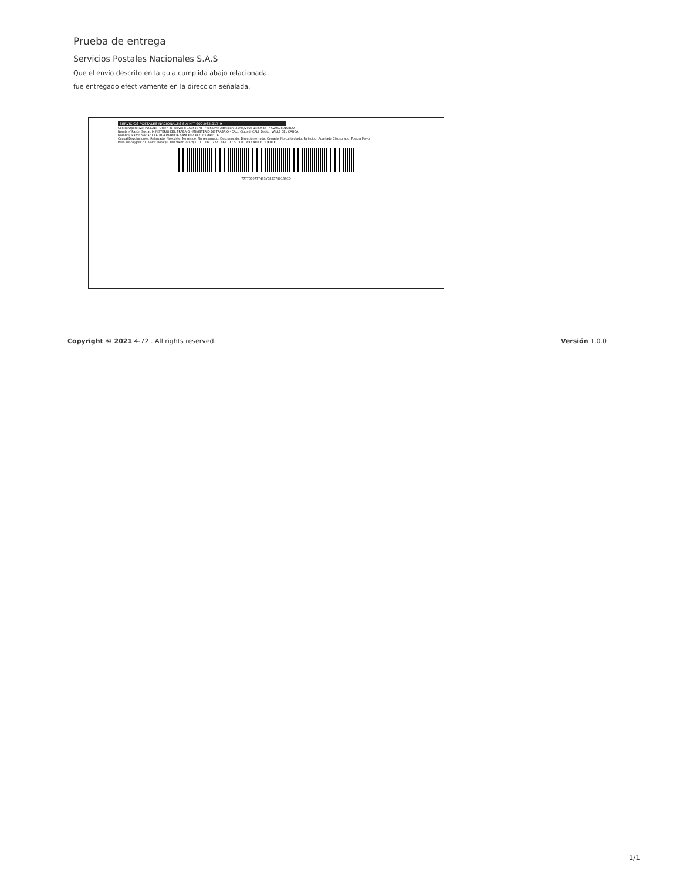Prueba de entrega
Servicios Postales Nacionales S.A.S
Que el envío descrito en la guia cumplida abajo relacionada,
fue entregado efectivamente en la direccion señalada.
SERVICIOS POSTALES NACIONALES S.A NIT 900.062.917-9
Centro Operativo: PO.CALI Orden de servicio: 16052878 Fecha Pre-Admisión: 25/04/2023 14:59:45 YG295780168CO
Nombre/ Razón Social: MINISTERIO DEL TRABAJO - MINISTERIO DE TRABAJO - CALI. Ciudad: CALI. Depto: VALLE DEL CAUCA
Nombre/ Razón Social: CLAUDIA PATRICIA SANCHEZ PAZ. Ciudad: CALI
Causal Devoluciones: Rehusado, No existe, No reside, No reclamado, Desconocido, Dirección errada, Cerrado, No contactado, Fallecido, Apartado Clausurado, Fuerza Mayor
Peso Físico(grs):200 Valor Flete:$3.100 Valor Total:$3.100 COP 7777 463 7777 000 PO.CALI OCCIDENTE
7777000777463YG295780168CO
Copyright © 2021 4-72 . All rights reserved. Versión 1.0.0
1/1